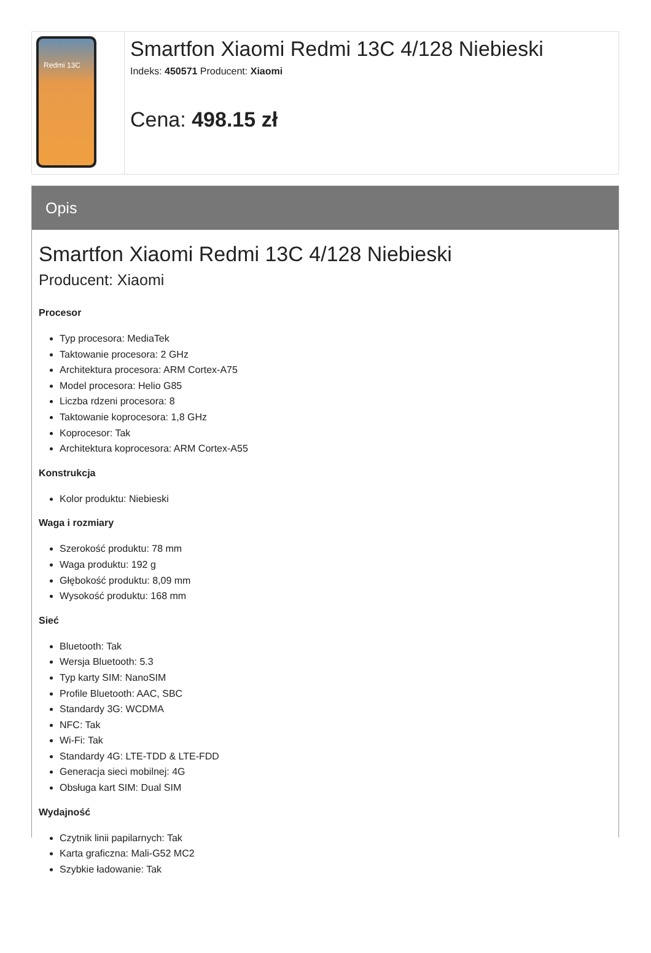Redmi 13C
Smartfon Xiaomi Redmi 13C 4/128 Niebieski
Indeks: 450571 Producent: Xiaomi
Cena: 498.15 zł
Opis
Smartfon Xiaomi Redmi 13C 4/128 Niebieski
Producent: Xiaomi
Procesor
Typ procesora: MediaTek
Taktowanie procesora: 2 GHz
Architektura procesora: ARM Cortex-A75
Model procesora: Helio G85
Liczba rdzeni procesora: 8
Taktowanie koprocesora: 1,8 GHz
Koprocesor: Tak
Architektura koprocesora: ARM Cortex-A55
Konstrukcja
Kolor produktu: Niebieski
Waga i rozmiary
Szerokość produktu: 78 mm
Waga produktu: 192 g
Głębokość produktu: 8,09 mm
Wysokość produktu: 168 mm
Sieć
Bluetooth: Tak
Wersja Bluetooth: 5.3
Typ karty SIM: NanoSIM
Profile Bluetooth: AAC, SBC
Standardy 3G: WCDMA
NFC: Tak
Wi-Fi: Tak
Standardy 4G: LTE-TDD & LTE-FDD
Generacja sieci mobilnej: 4G
Obsługa kart SIM: Dual SIM
Wydajność
Czytnik linii papilarnych: Tak
Karta graficzna: Mali-G52 MC2
Szybkie ładowanie: Tak